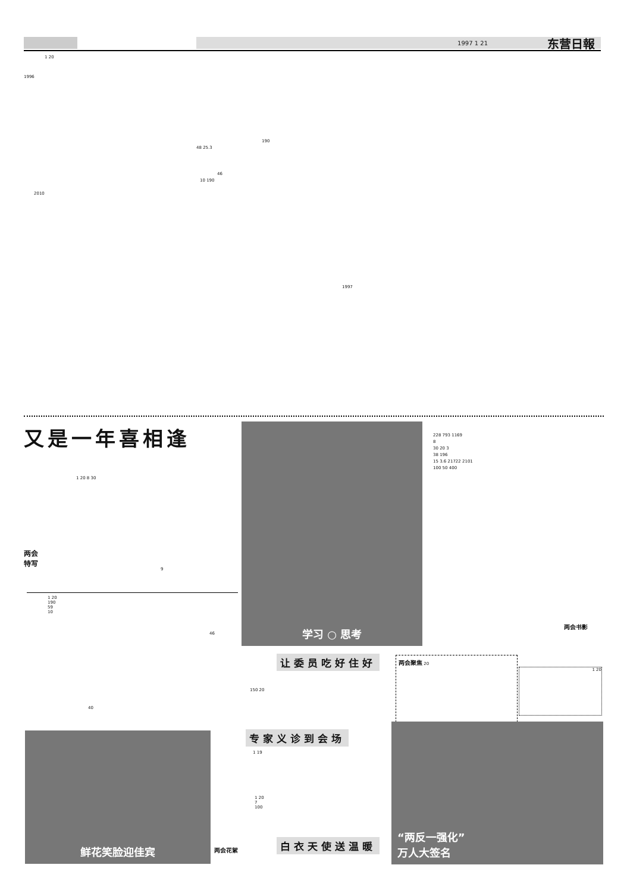1997 1 21 东营日報
1 20
1996
190
48 25.3
46
10 190
2010
1997
又是一年喜相逢
1 20 8 30
两会
特写
9
1 20
190
59
10
46
40
学习 ○ 思考
228 793 1169
8
30 20 3
38 196
15 3.6 21722 2101
100 50 400
让委员吃好住好
150 20
专家义诊到会场
1 19
1 20
7
100
白衣天使送温暖
两会花絮
两会聚焦 20
两会书影
1 20
鲜花笑脸迎佳宾
“两反一强化”
万人大签名